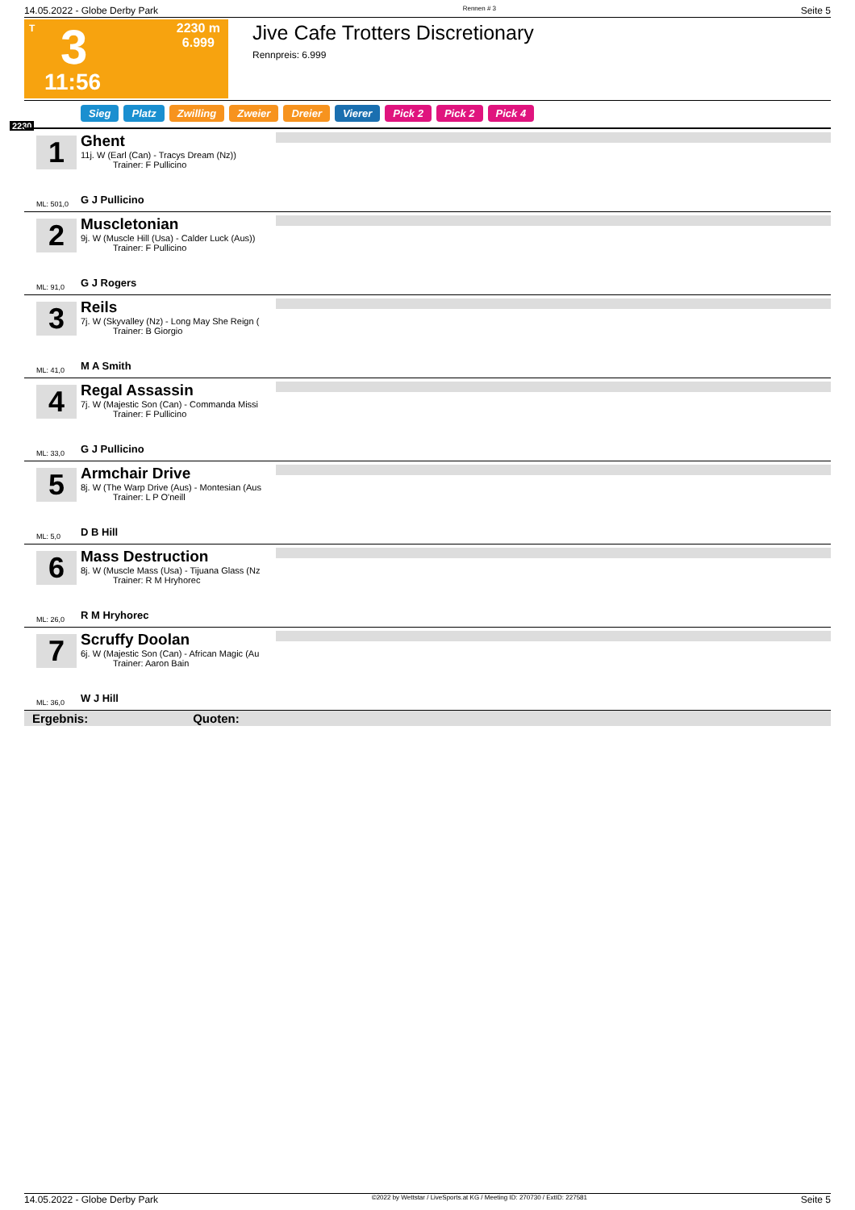14.05.2022 - Globe Derby Park Rennen # 3 Seite 5
T 3 2230 m
6.999
11:56
Jive Cafe Trotters Discretionary
Rennpreis: 6.999
2230
Sieg Platz Zwilling Zweier Dreier Vierer Pick 2 Pick 2 Pick 4
1
ML: 501,0
Ghent
11j. W (Earl (Can) - Tracys Dream (Nz))
Trainer: F Pullicino
G J Pullicino
2
ML: 91,0
Muscletonian
9j. W (Muscle Hill (Usa) - Calder Luck (Aus))
Trainer: F Pullicino
G J Rogers
3
ML: 41,0
Reils
7j. W (Skyvalley (Nz) - Long May She Reign (
Trainer: B Giorgio
M A Smith
4
ML: 33,0
Regal Assassin
7j. W (Majestic Son (Can) - Commanda Missi
Trainer: F Pullicino
G J Pullicino
5
ML: 5,0
Armchair Drive
8j. W (The Warp Drive (Aus) - Montesian (Aus
Trainer: L P O'neill
D B Hill
6
ML: 26,0
Mass Destruction
8j. W (Muscle Mass (Usa) - Tijuana Glass (Nz
Trainer: R M Hryhorec
R M Hryhorec
7
ML: 36,0
Scruffy Doolan
6j. W (Majestic Son (Can) - African Magic (Au
Trainer: Aaron Bain
W J Hill
Ergebnis: Quoten:
14.05.2022 - Globe Derby Park ©2022 by Wettstar / LiveSports.at KG / Meeting ID: 270730 / ExtID: 227581 Seite 5